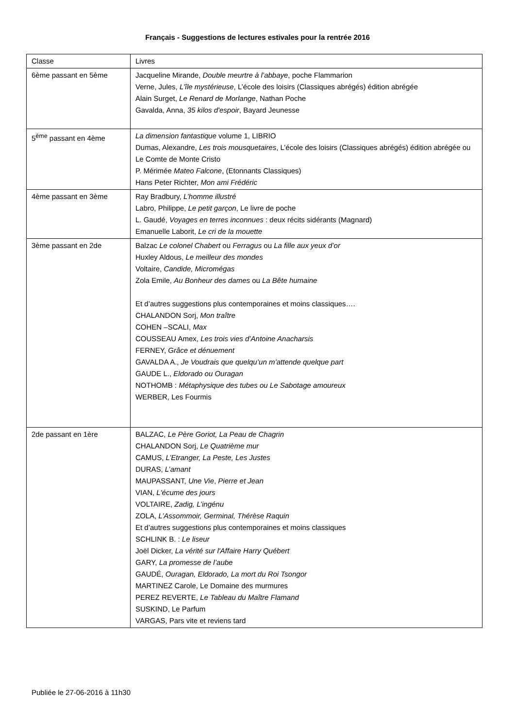Français - Suggestions de lectures estivales pour la rentrée 2016
| Classe | Livres |
| 6ème passant en 5ème | Jacqueline Mirande, Double meurtre à l’abbaye , poche Flammarion Verne, Jules, L’île mystérieuse , L’école des loisirs (Classiques abrégés) édition abrégée Alain Surget, Le Renard de Morlange , Nathan Poche Gavalda, Anna, 35 kilos d'espoir , Bayard Jeunesse |
| 5<sup>ème</sup> passant en 4ème | La dimension fantastique volume 1, LIBRIO Dumas, Alexandre, Les trois mousquetaires , L’école des loisirs (Classiques abrégés) édition abrégée ou Le Comte de Monte Cristo P. Mérimée Mateo Falcone , (Etonnants Classiques) Hans Peter Richter, Mon ami Frédéric |
| 4ème passant en 3ème | Ray Bradbury, L’homme illustré Labro, Philippe, Le petit garçon , Le livre de poche L. Gaudé, Voyages en terres inconnues : deux récits sidérants (Magnard) Emanuelle Laborit, Le cri de la mouette |
| 3ème passant en 2de | Balzac Le colonel Chabert ou Ferragus ou La fille aux yeux d’or Huxley Aldous, Le meilleur des mondes Voltaire, Candide, Micromégas Zola Emile, Au Bonheur des dames ou La Bête humaine Et d’autres suggestions plus contemporaines et moins classiques…. CHALANDON Sorj, Mon traître COHEN –SCALI, Max COUSSEAU Amex, Les trois vies d’Antoine Anacharsis FERNEY, Grâce et dénuement GAVALDA A., Je Voudrais que quelqu’un m’attende quelque part GAUDE L., Eldorado ou Ouragan NOTHOMB : Métaphysique des tubes ou Le Sabotage amoureux WERBER, Les Fourmis |
| 2de passant en 1ère | BALZAC, Le Père Goriot, La Peau de Chagrin CHALANDON Sorj, Le Quatrième mur CAMUS, L’Etranger, La Peste, Les Justes DURAS, L’amant MAUPASSANT, Une Vie , Pierre et Jean VIAN, L'écume des jours VOLTAIRE, Zadig, L’ingénu ZOLA, L’Assommoir, Germinal, Thérèse Raquin Et d’autres suggestions plus contemporaines et moins classiques SCHLINK B. : Le liseur Joël Dicker, La vérité sur l'Affaire Harry Québert GARY, La promesse de l’aube GAUDÉ, Ouragan, Eldorado, La mort du Roi Tsongor MARTINEZ Carole, Le Domaine des murmures PEREZ REVERTE, Le Tableau du Maître Flamand SUSKIND, Le Parfum VARGAS, Pars vite et reviens tard |
Publiée le 27-06-2016 à 11h30